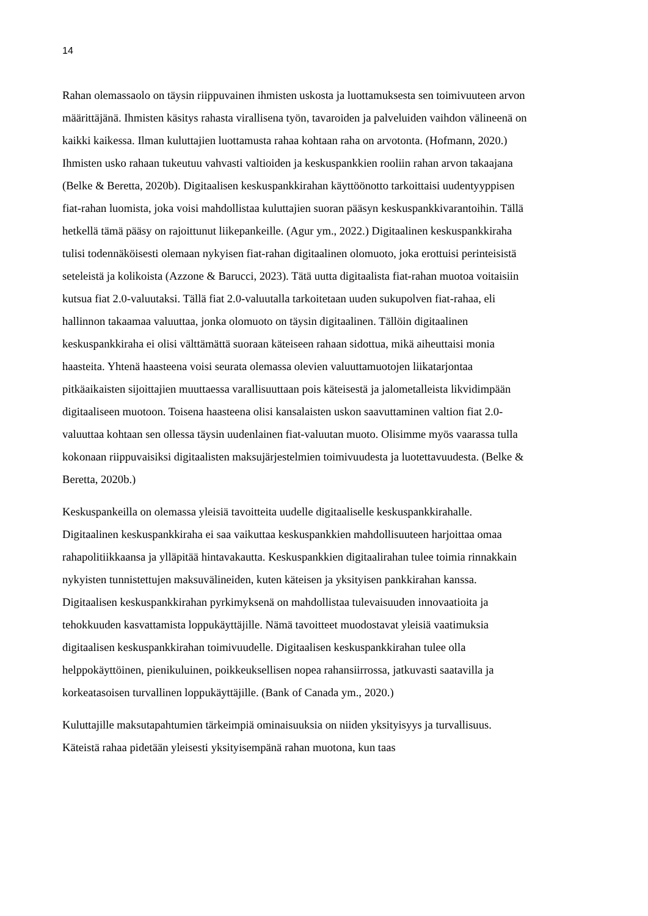14
Rahan olemassaolo on täysin riippuvainen ihmisten uskosta ja luottamuksesta sen toimivuuteen arvon määrittäjänä. Ihmisten käsitys rahasta virallisena työn, tavaroiden ja palveluiden vaihdon välineenä on kaikki kaikessa. Ilman kuluttajien luottamusta rahaa kohtaan raha on arvotonta. (Hofmann, 2020.) Ihmisten usko rahaan tukeutuu vahvasti valtioiden ja keskuspankkien rooliin rahan arvon takaajana (Belke & Beretta, 2020b). Digitaalisen keskuspankkirahan käyttöönotto tarkoittaisi uudentyyppisen fiat-rahan luomista, joka voisi mahdollistaa kuluttajien suoran pääsyn keskuspankkivarantoihin. Tällä hetkellä tämä pääsy on rajoittunut liikepankeille. (Agur ym., 2022.) Digitaalinen keskuspankkiraha tulisi todennäköisesti olemaan nykyisen fiat-rahan digitaalinen olomuoto, joka erottuisi perinteisistä seteleistä ja kolikoista (Azzone & Barucci, 2023). Tätä uutta digitaalista fiat-rahan muotoa voitaisiin kutsua fiat 2.0-valuutaksi. Tällä fiat 2.0-valuutalla tarkoitetaan uuden sukupolven fiat-rahaa, eli hallinnon takaamaa valuuttaa, jonka olomuoto on täysin digitaalinen. Tällöin digitaalinen keskuspankkiraha ei olisi välttämättä suoraan käteiseen rahaan sidottua, mikä aiheuttaisi monia haasteita. Yhtenä haasteena voisi seurata olemassa olevien valuuttamuotojen liikatarjontaa pitkäaikaisten sijoittajien muuttaessa varallisuuttaan pois käteisestä ja jalometalleista likvidimpään digitaaliseen muotoon. Toisena haasteena olisi kansalaisten uskon saavuttaminen valtion fiat 2.0-valuuttaa kohtaan sen ollessa täysin uudenlainen fiat-valuutan muoto. Olisimme myös vaarassa tulla kokonaan riippuvaisiksi digitaalisten maksujärjestelmien toimivuudesta ja luotettavuudesta. (Belke & Beretta, 2020b.)
Keskuspankeilla on olemassa yleisiä tavoitteita uudelle digitaaliselle keskuspankkirahalle. Digitaalinen keskuspankkiraha ei saa vaikuttaa keskuspankkien mahdollisuuteen harjoittaa omaa rahapolitiikkaansa ja ylläpitää hintavakautta. Keskuspankkien digitaalirahan tulee toimia rinnakkain nykyisten tunnistettujen maksuvälineiden, kuten käteisen ja yksityisen pankkirahan kanssa. Digitaalisen keskuspankkirahan pyrkimyksenä on mahdollistaa tulevaisuuden innovaatioita ja tehokkuuden kasvattamista loppukäyttäjille. Nämä tavoitteet muodostavat yleisiä vaatimuksia digitaalisen keskuspankkirahan toimivuudelle. Digitaalisen keskuspankkirahan tulee olla helppokäyttöinen, pienikuluinen, poikkeuksellisen nopea rahansiirrossa, jatkuvasti saatavilla ja korkeatasoisen turvallinen loppukäyttäjille. (Bank of Canada ym., 2020.)
Kuluttajille maksutapahtumien tärkeimpiä ominaisuuksia on niiden yksityisyys ja turvallisuus. Käteistä rahaa pidetään yleisesti yksityisempänä rahan muotona, kun taas